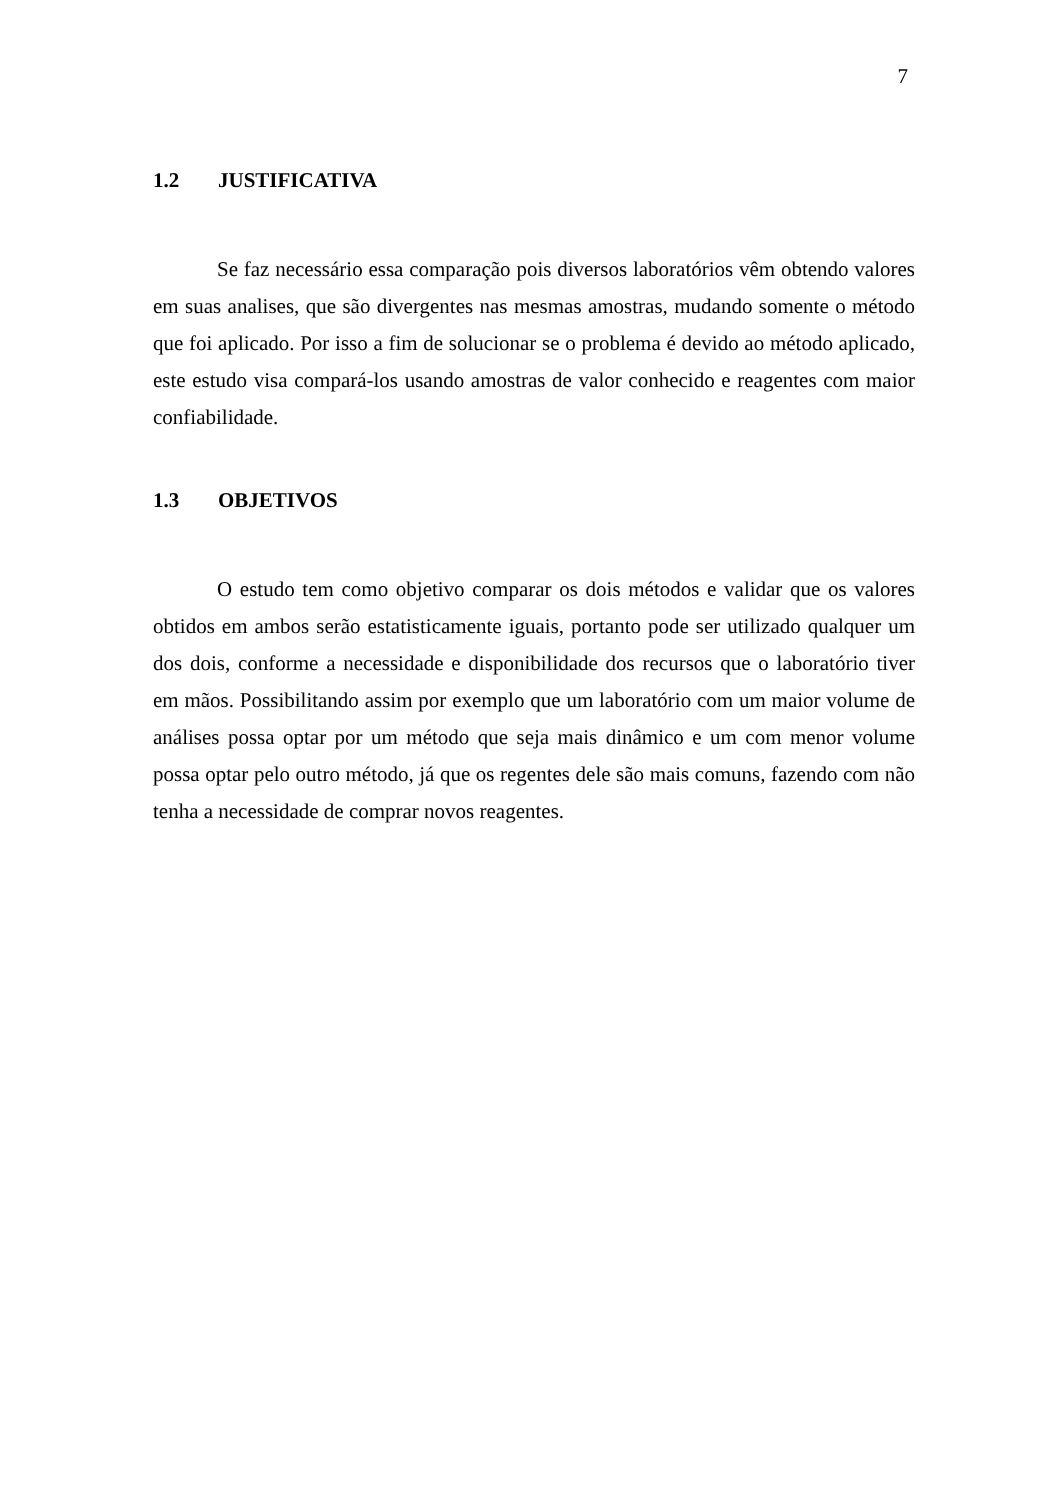7
1.2 JUSTIFICATIVA
Se faz necessário essa comparação pois diversos laboratórios vêm obtendo valores em suas analises, que são divergentes nas mesmas amostras, mudando somente o método que foi aplicado. Por isso a fim de solucionar se o problema é devido ao método aplicado, este estudo visa compará-los usando amostras de valor conhecido e reagentes com maior confiabilidade.
1.3 OBJETIVOS
O estudo tem como objetivo comparar os dois métodos e validar que os valores obtidos em ambos serão estatisticamente iguais, portanto pode ser utilizado qualquer um dos dois, conforme a necessidade e disponibilidade dos recursos que o laboratório tiver em mãos. Possibilitando assim por exemplo que um laboratório com um maior volume de análises possa optar por um método que seja mais dinâmico e um com menor volume possa optar pelo outro método, já que os regentes dele são mais comuns, fazendo com não tenha a necessidade de comprar novos reagentes.